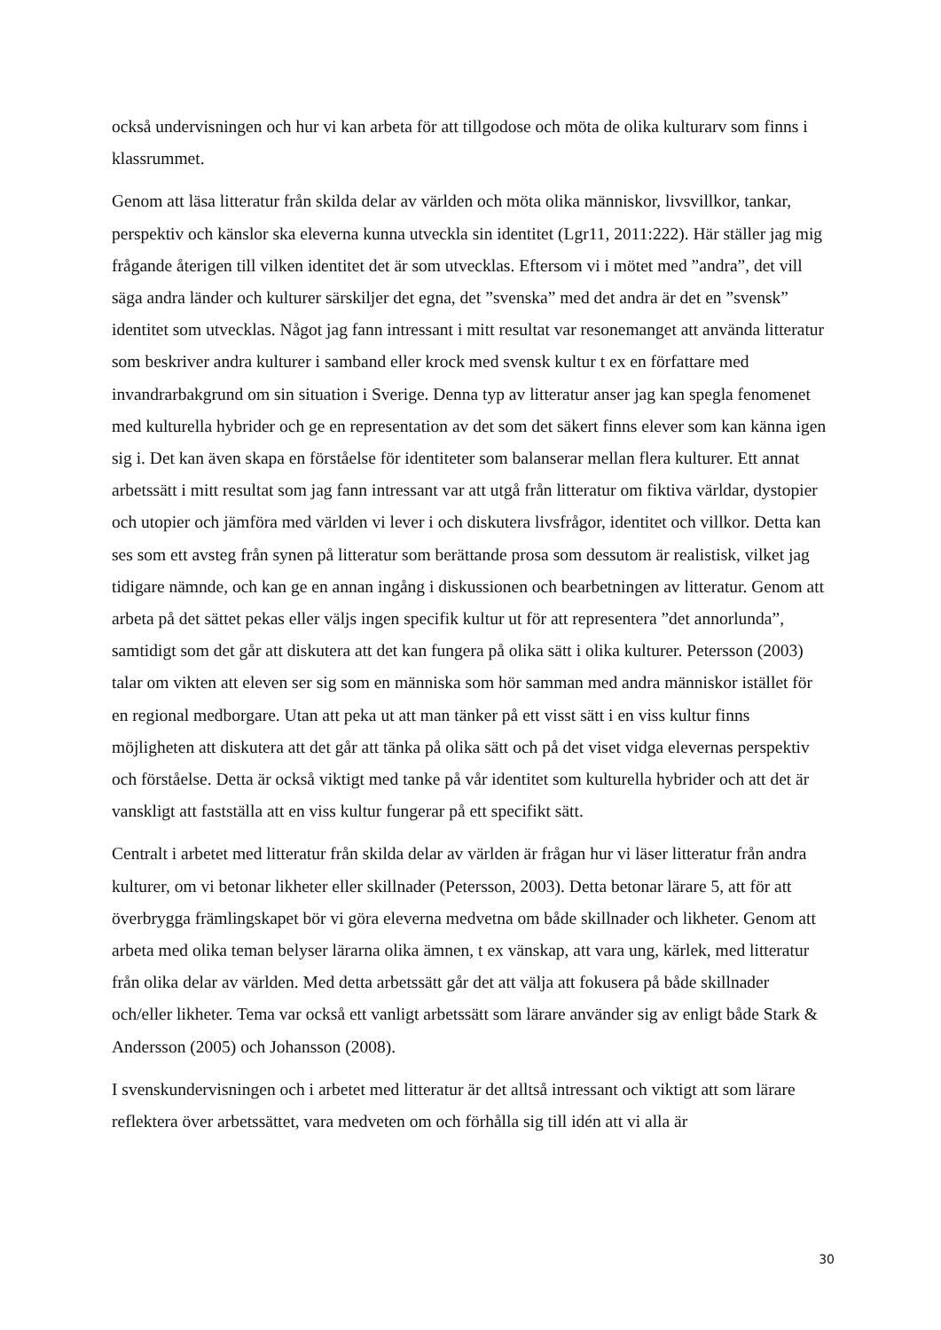också undervisningen och hur vi kan arbeta för att tillgodose och möta de olika kulturarv som finns i klassrummet.
Genom att läsa litteratur från skilda delar av världen och möta olika människor, livsvillkor, tankar, perspektiv och känslor ska eleverna kunna utveckla sin identitet (Lgr11, 2011:222). Här ställer jag mig frågande återigen till vilken identitet det är som utvecklas. Eftersom vi i mötet med ”andra”, det vill säga andra länder och kulturer särskiljer det egna, det ”svenska” med det andra är det en ”svensk” identitet som utvecklas. Något jag fann intressant i mitt resultat var resonemanget att använda litteratur som beskriver andra kulturer i samband eller krock med svensk kultur t ex en författare med invandrarbakgrund om sin situation i Sverige. Denna typ av litteratur anser jag kan spegla fenomenet med kulturella hybrider och ge en representation av det som det säkert finns elever som kan känna igen sig i. Det kan även skapa en förståelse för identiteter som balanserar mellan flera kulturer. Ett annat arbetssätt i mitt resultat som jag fann intressant var att utgå från litteratur om fiktiva världar, dystopier och utopier och jämföra med världen vi lever i och diskutera livsfrågor, identitet och villkor. Detta kan ses som ett avsteg från synen på litteratur som berättande prosa som dessutom är realistisk, vilket jag tidigare nämnde, och kan ge en annan ingång i diskussionen och bearbetningen av litteratur. Genom att arbeta på det sättet pekas eller väljs ingen specifik kultur ut för att representera ”det annorlunda”, samtidigt som det går att diskutera att det kan fungera på olika sätt i olika kulturer. Petersson (2003) talar om vikten att eleven ser sig som en människa som hör samman med andra människor istället för en regional medborgare. Utan att peka ut att man tänker på ett visst sätt i en viss kultur finns möjligheten att diskutera att det går att tänka på olika sätt och på det viset vidga elevernas perspektiv och förståelse. Detta är också viktigt med tanke på vår identitet som kulturella hybrider och att det är vanskligt att fastställa att en viss kultur fungerar på ett specifikt sätt.
Centralt i arbetet med litteratur från skilda delar av världen är frågan hur vi läser litteratur från andra kulturer, om vi betonar likheter eller skillnader (Petersson, 2003). Detta betonar lärare 5, att för att överbrygga främlingskapet bör vi göra eleverna medvetna om både skillnader och likheter. Genom att arbeta med olika teman belyser lärarna olika ämnen, t ex vänskap, att vara ung, kärlek, med litteratur från olika delar av världen. Med detta arbetssätt går det att välja att fokusera på både skillnader och/eller likheter. Tema var också ett vanligt arbetssätt som lärare använder sig av enligt både Stark & Andersson (2005) och Johansson (2008).
I svenskundervisningen och i arbetet med litteratur är det alltså intressant och viktigt att som lärare reflektera över arbetssättet, vara medveten om och förhålla sig till idén att vi alla är
30